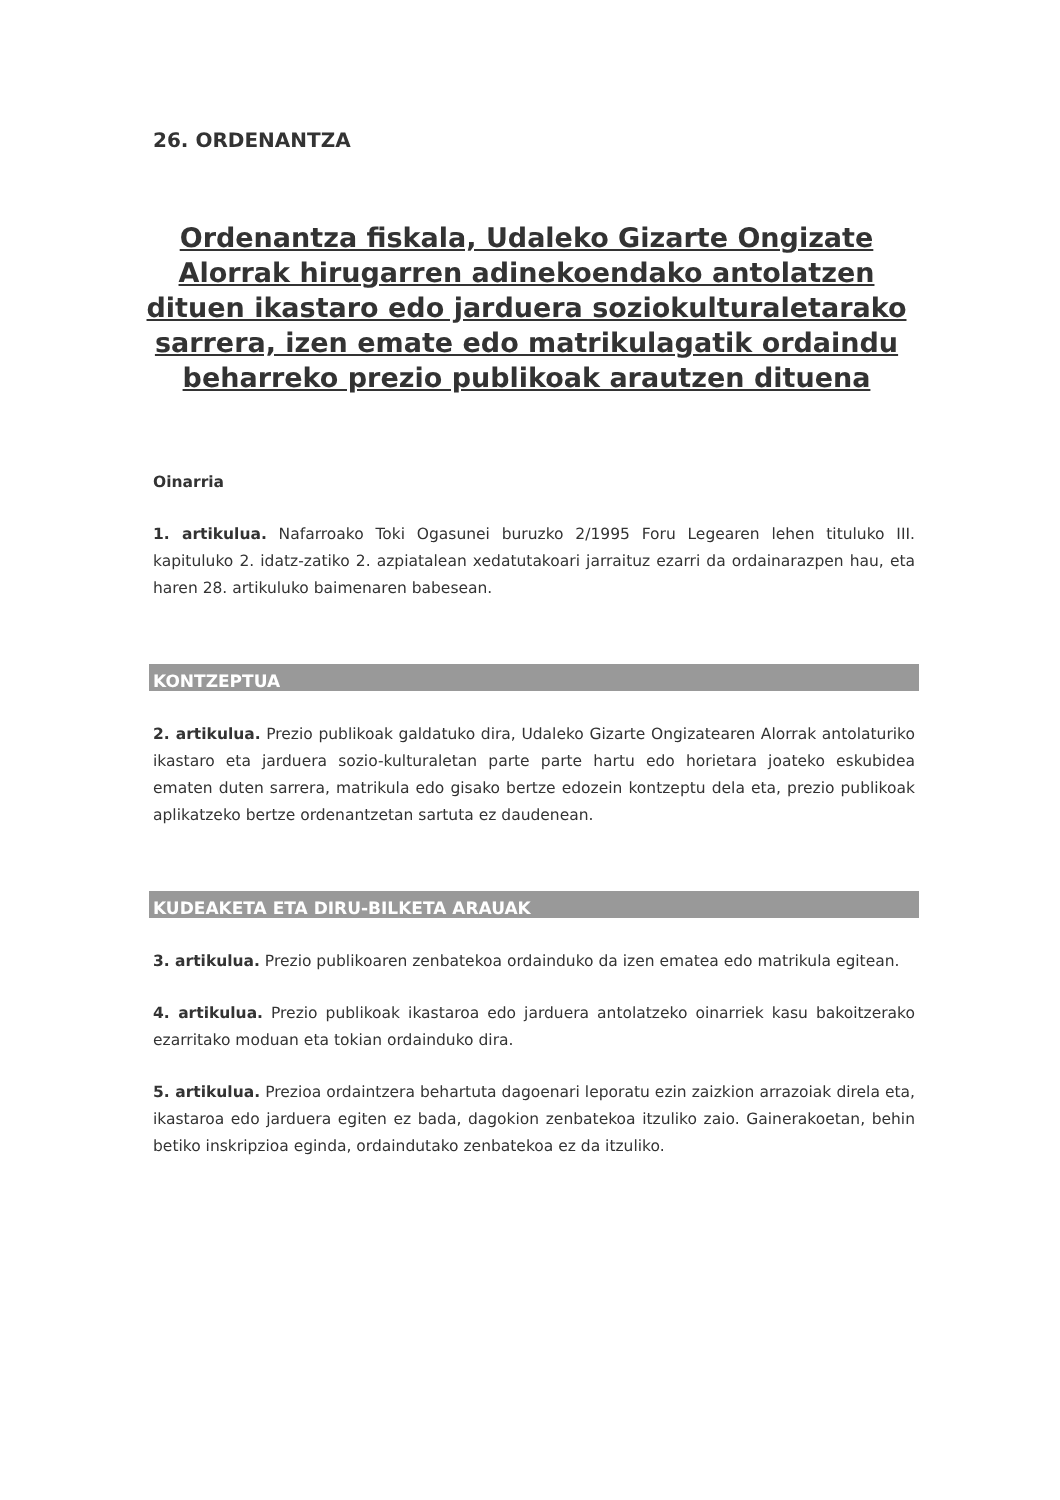26. ORDENANTZA
Ordenantza fiskala, Udaleko Gizarte Ongizate Alorrak hirugarren adinekoendako antolatzen dituen ikastaro edo jarduera soziokulturaletarako sarrera, izen emate edo matrikulagatik ordaindu beharreko prezio publikoak arautzen dituena
Oinarria
1. artikulua. Nafarroako Toki Ogasunei buruzko 2/1995 Foru Legearen lehen tituluko III. kapituluko 2. idatz-zatiko 2. azpiatalean xedatutakoari jarraituz ezarri da ordainarazpen hau, eta haren 28. artikuluko baimenaren babesean.
KONTZEPTUA
2. artikulua. Prezio publikoak galdatuko dira, Udaleko Gizarte Ongizatearen Alorrak antolaturiko ikastaro eta jarduera sozio-kulturaletan parte parte hartu edo horietara joateko eskubidea ematen duten sarrera, matrikula edo gisako bertze edozein kontzeptu dela eta, prezio publikoak aplikatzeko bertze ordenantzetan sartuta ez daudenean.
KUDEAKETA ETA DIRU-BILKETA ARAUAK
3. artikulua. Prezio publikoaren zenbatekoa ordainduko da izen ematea edo matrikula egitean.
4. artikulua. Prezio publikoak ikastaroa edo jarduera antolatzeko oinarriek kasu bakoitzerako ezarritako moduan eta tokian ordainduko dira.
5. artikulua. Prezioa ordaintzera behartuta dagoenari leporatu ezin zaizkion arrazoiak direla eta, ikastaroa edo jarduera egiten ez bada, dagokion zenbatekoa itzuliko zaio. Gainerakoetan, behin betiko inskripzioa eginda, ordaindutako zenbatekoa ez da itzuliko.